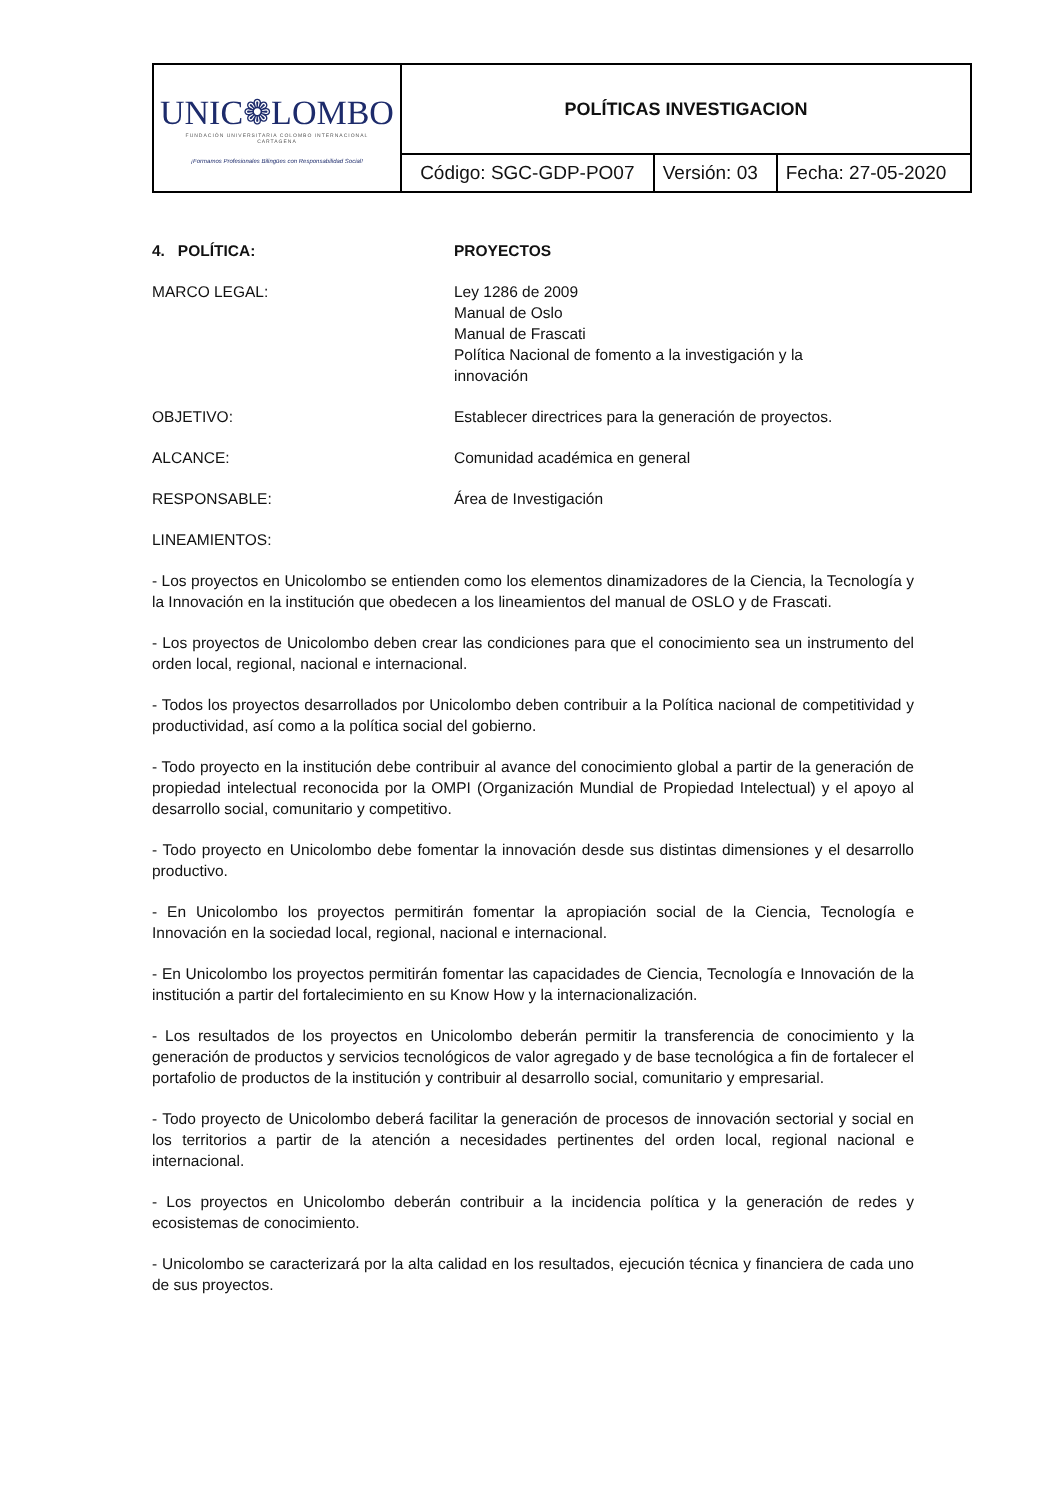| UNIC❁LOMBO FUNDACIÓN UNIVERSITARIA COLOMBO INTERNACIONAL CARTAGENA ¡Formamos Profesionales Bilingües con Responsabilidad Social! | POLÍTICAS INVESTIGACION | | |
| | Código: SGC-GDP-PO07 | Versión: 03 | Fecha: 27-05-2020 |
4. POLÍTICA: PROYECTOS
MARCO LEGAL: Ley 1286 de 2009
Manual de Oslo
Manual de Frascati
Política Nacional de fomento a la investigación y la
innovación
OBJETIVO: Establecer directrices para la generación de proyectos.
ALCANCE: Comunidad académica en general
RESPONSABLE: Área de Investigación
LINEAMIENTOS:
- Los proyectos en Unicolombo se entienden como los elementos dinamizadores de la Ciencia, la Tecnología y la Innovación en la institución que obedecen a los lineamientos del manual de OSLO y de Frascati.
- Los proyectos de Unicolombo deben crear las condiciones para que el conocimiento sea un instrumento del orden local, regional, nacional e internacional.
- Todos los proyectos desarrollados por Unicolombo deben contribuir a la Política nacional de competitividad y productividad, así como a la política social del gobierno.
- Todo proyecto en la institución debe contribuir al avance del conocimiento global a partir de la generación de propiedad intelectual reconocida por la OMPI (Organización Mundial de Propiedad Intelectual) y el apoyo al desarrollo social, comunitario y competitivo.
- Todo proyecto en Unicolombo debe fomentar la innovación desde sus distintas dimensiones y el desarrollo productivo.
- En Unicolombo los proyectos permitirán fomentar la apropiación social de la Ciencia, Tecnología e Innovación en la sociedad local, regional, nacional e internacional.
- En Unicolombo los proyectos permitirán fomentar las capacidades de Ciencia, Tecnología e Innovación de la institución a partir del fortalecimiento en su Know How y la internacionalización.
- Los resultados de los proyectos en Unicolombo deberán permitir la transferencia de conocimiento y la generación de productos y servicios tecnológicos de valor agregado y de base tecnológica a fin de fortalecer el portafolio de productos de la institución y contribuir al desarrollo social, comunitario y empresarial.
- Todo proyecto de Unicolombo deberá facilitar la generación de procesos de innovación sectorial y social en los territorios a partir de la atención a necesidades pertinentes del orden local, regional nacional e internacional.
- Los proyectos en Unicolombo deberán contribuir a la incidencia política y la generación de redes y ecosistemas de conocimiento.
- Unicolombo se caracterizará por la alta calidad en los resultados, ejecución técnica y financiera de cada uno de sus proyectos.